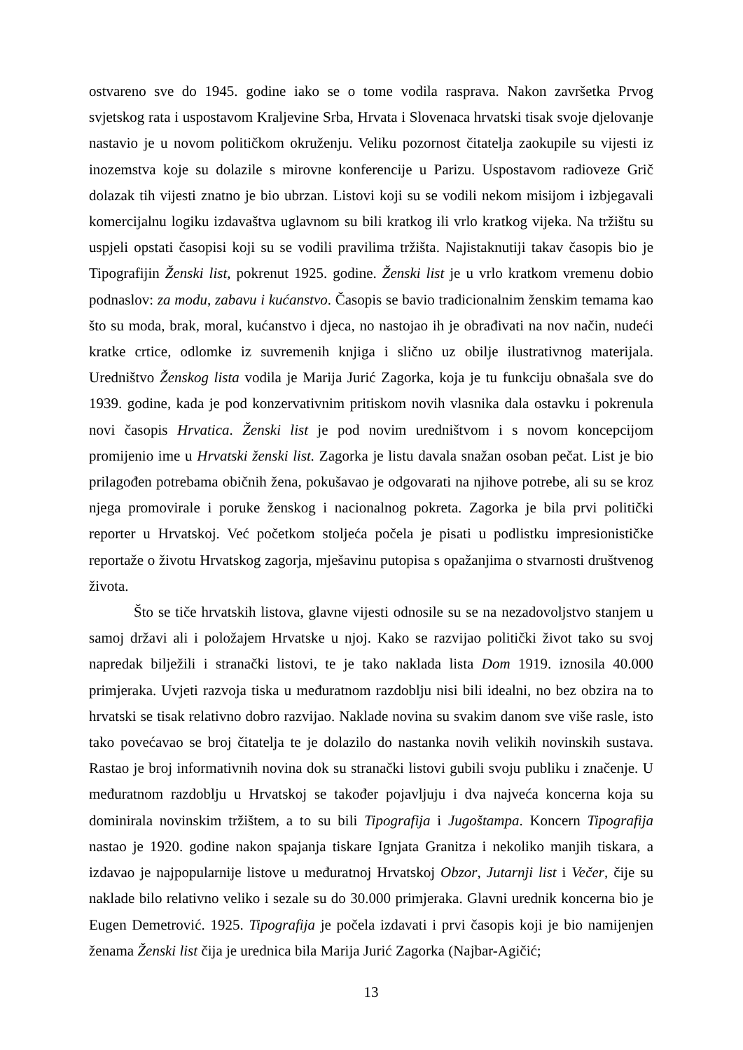ostvareno sve do 1945. godine iako se o tome vodila rasprava. Nakon završetka Prvog svjetskog rata i uspostavom Kraljevine Srba, Hrvata i Slovenaca hrvatski tisak svoje djelovanje nastavio je u novom političkom okruženju. Veliku pozornost čitatelja zaokupile su vijesti iz inozemstva koje su dolazile s mirovne konferencije u Parizu. Uspostavom radioveze Grič dolazak tih vijesti znatno je bio ubrzan. Listovi koji su se vodili nekom misijom i izbjegavali komercijalnu logiku izdavaštva uglavnom su bili kratkog ili vrlo kratkog vijeka. Na tržištu su uspjeli opstati časopisi koji su se vodili pravilima tržišta. Najistaknutiji takav časopis bio je Tipografijin Ženski list, pokrenut 1925. godine. Ženski list je u vrlo kratkom vremenu dobio podnaslov: za modu, zabavu i kućanstvo. Časopis se bavio tradicionalnim ženskim temama kao što su moda, brak, moral, kućanstvo i djeca, no nastojao ih je obrađivati na nov način, nudeći kratke crtice, odlomke iz suvremenih knjiga i slično uz obilje ilustrativnog materijala. Uredništvo Ženskog lista vodila je Marija Jurić Zagorka, koja je tu funkciju obnašala sve do 1939. godine, kada je pod konzervativnim pritiskom novih vlasnika dala ostavku i pokrenula novi časopis Hrvatica. Ženski list je pod novim uredništvom i s novom koncepcijom promijenio ime u Hrvatski ženski list. Zagorka je listu davala snažan osoban pečat. List je bio prilagođen potrebama običnih žena, pokušavao je odgovarati na njihove potrebe, ali su se kroz njega promovirale i poruke ženskog i nacionalnog pokreta. Zagorka je bila prvi politički reporter u Hrvatskoj. Već početkom stoljeća počela je pisati u podlistku impresionističke reportaže o životu Hrvatskog zagorja, mješavinu putopisa s opažanjima o stvarnosti društvenog života.
Što se tiče hrvatskih listova, glavne vijesti odnosile su se na nezadovoljstvo stanjem u samoj državi ali i položajem Hrvatske u njoj. Kako se razvijao politički život tako su svoj napredak bilježili i stranački listovi, te je tako naklada lista Dom 1919. iznosila 40.000 primjeraka. Uvjeti razvoja tiska u međuratnom razdoblju nisi bili idealni, no bez obzira na to hrvatski se tisak relativno dobro razvijao. Naklade novina su svakim danom sve više rasle, isto tako povećavao se broj čitatelja te je dolazilo do nastanka novih velikih novinskih sustava. Rastao je broj informativnih novina dok su stranački listovi gubili svoju publiku i značenje. U međuratnom razdoblju u Hrvatskoj se također pojavljuju i dva najveća koncerna koja su dominirala novinskim tržištem, a to su bili Tipografija i Jugoštampa. Koncern Tipografija nastao je 1920. godine nakon spajanja tiskare Ignjata Granitza i nekoliko manjih tiskara, a izdavao je najpopularnije listove u međuratnoj Hrvatskoj Obzor, Jutarnji list i Večer, čije su naklade bilo relativno veliko i sezale su do 30.000 primjeraka. Glavni urednik koncerna bio je Eugen Demetrović. 1925. Tipografija je počela izdavati i prvi časopis koji je bio namijenjen ženama Ženski list čija je urednica bila Marija Jurić Zagorka (Najbar-Agičić;
13